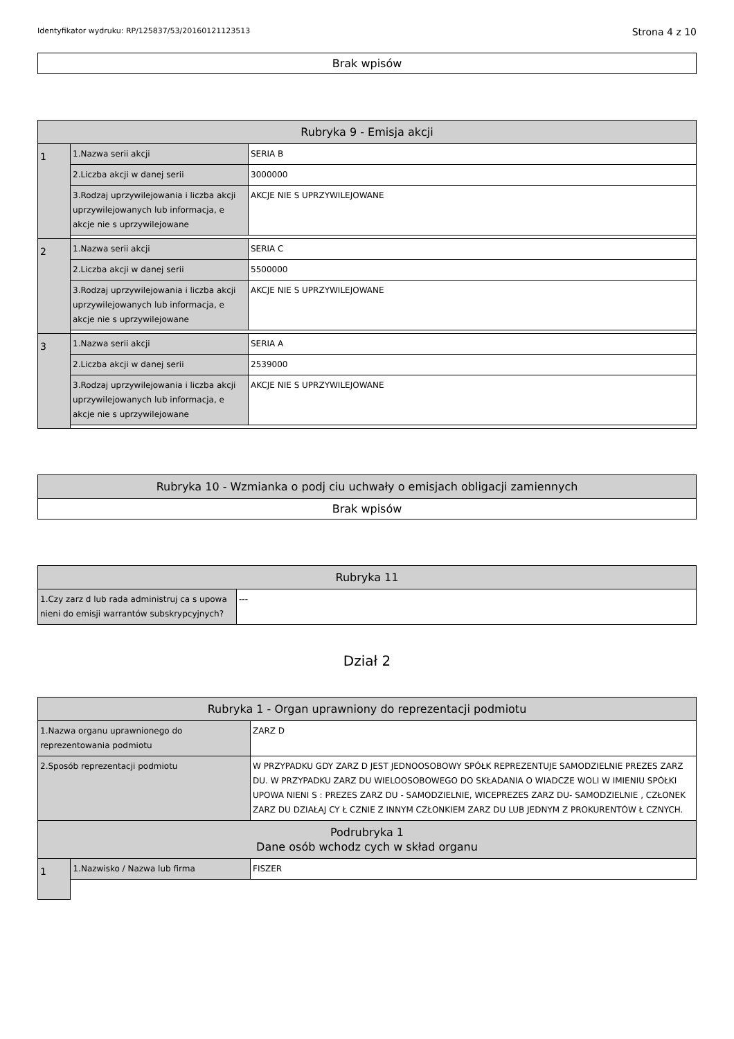Identyfikator wydruku: RP/125837/53/20160121123513 Strona 4 z 10
| Brak wpisów |
| Rubryka 9 - Emisja akcji | | |
| --- | --- | --- |
| 1 | 1.Nazwa serii akcji | SERIA B |
| | 2.Liczba akcji w danej serii | 3000000 |
| | 3.Rodzaj uprzywilejowania i liczba akcji uprzywilejowanych lub informacja, e akcje nie s uprzywilejowane | AKCJE NIE S UPRZYWILEJOWANE |
| 2 | 1.Nazwa serii akcji | SERIA C |
| | 2.Liczba akcji w danej serii | 5500000 |
| | 3.Rodzaj uprzywilejowania i liczba akcji uprzywilejowanych lub informacja, e akcje nie s uprzywilejowane | AKCJE NIE S UPRZYWILEJOWANE |
| 3 | 1.Nazwa serii akcji | SERIA A |
| | 2.Liczba akcji w danej serii | 2539000 |
| | 3.Rodzaj uprzywilejowania i liczba akcji uprzywilejowanych lub informacja, e akcje nie s uprzywilejowane | AKCJE NIE S UPRZYWILEJOWANE |
| Rubryka 10 - Wzmianka o podj ciu uchwały o emisjach obligacji zamiennych |
| --- |
| Brak wpisów |
| Rubryka 11 | |
| --- | --- |
| 1.Czy zarz d lub rada administruj ca s upowa nieni do emisji warrantów subskrypcyjnych? | --- |
Dział 2
| Rubryka 1 - Organ uprawniony do reprezentacji podmiotu | | |
| --- | --- | --- |
| 1.Nazwa organu uprawnionego do reprezentowania podmiotu | | ZARZ D |
| 2.Sposób reprezentacji podmiotu | | W PRZYPADKU GDY ZARZ D JEST JEDNOOSOBOWY SPÓŁK REPREZENTUJE SAMODZIELNIE PREZES ZARZ DU. W PRZYPADKU ZARZ DU WIELOOSOBOWEGO DO SKŁADANIA O WIADCZE WOLI W IMIENIU SPÓŁKI UPOWA NIENI S : PREZES ZARZ DU - SAMODZIELNIE, WICEPREZES ZARZ DU- SAMODZIELNIE , CZŁONEK ZARZ DU DZIAŁAJ CY Ł CZNIE Z INNYM CZŁONKIEM ZARZ DU LUB JEDNYM Z PROKURENTÓW Ł CZNYCH. |
| Podrubryka 1 Dane osób wchodz cych w skład organu | | |
| 1 | 1.Nazwisko / Nazwa lub firma | FISZER |